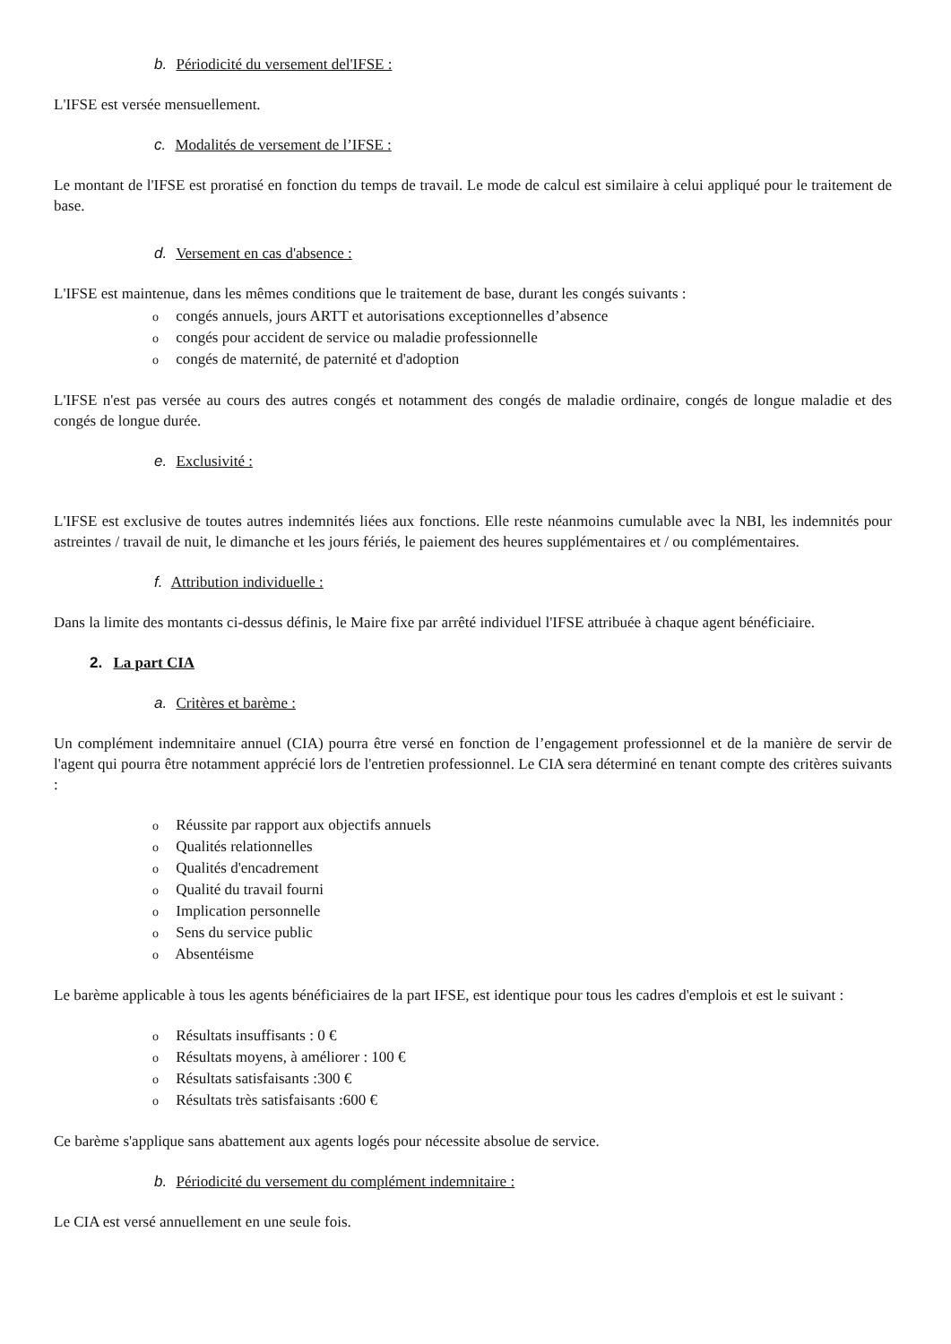b. Périodicité du versement del'IFSE :
L'IFSE est versée mensuellement.
c. Modalités de versement de l’IFSE :
Le montant de l'IFSE est proratisé en fonction du temps de travail. Le mode de calcul est similaire à celui appliqué pour le traitement de base.
d. Versement en cas d'absence :
L'IFSE est maintenue, dans les mêmes conditions que le traitement de base, durant les congés suivants :
o congés annuels, jours ARTT et autorisations exceptionnelles d’absence
o congés pour accident de service ou maladie professionnelle
o congés de maternité, de paternité et d'adoption
L'IFSE n'est pas versée au cours des autres congés et notamment des congés de maladie ordinaire, congés de longue maladie et des congés de longue durée.
e. Exclusivité :
L'IFSE est exclusive de toutes autres indemnités liées aux fonctions. Elle reste néanmoins cumulable avec la NBI, les indemnités pour astreintes / travail de nuit, le dimanche et les jours fériés, le paiement des heures supplémentaires et / ou complémentaires.
f. Attribution individuelle :
Dans la limite des montants ci-dessus définis, le Maire fixe par arrêté individuel l'IFSE attribuée à chaque agent bénéficiaire.
2. La part CIA
a. Critères et barème :
Un complément indemnitaire annuel (CIA) pourra être versé en fonction de l’engagement professionnel et de la manière de servir de l'agent qui pourra être notamment apprécié lors de l'entretien professionnel. Le CIA sera déterminé en tenant compte des critères suivants :
o Réussite par rapport aux objectifs annuels
o Qualités relationnelles
o Qualités d'encadrement
o Qualité du travail fourni
o Implication personnelle
o Sens du service public
o Absentéisme
Le barème applicable à tous les agents bénéficiaires de la part IFSE, est identique pour tous les cadres d'emplois et est le suivant :
o Résultats insuffisants : 0 €
o Résultats moyens, à améliorer : 100 €
o Résultats satisfaisants :300 €
o Résultats très satisfaisants :600 €
Ce barème s'applique sans abattement aux agents logés pour nécessite absolue de service.
b. Périodicité du versement du complément indemnitaire :
Le CIA est versé annuellement en une seule fois.